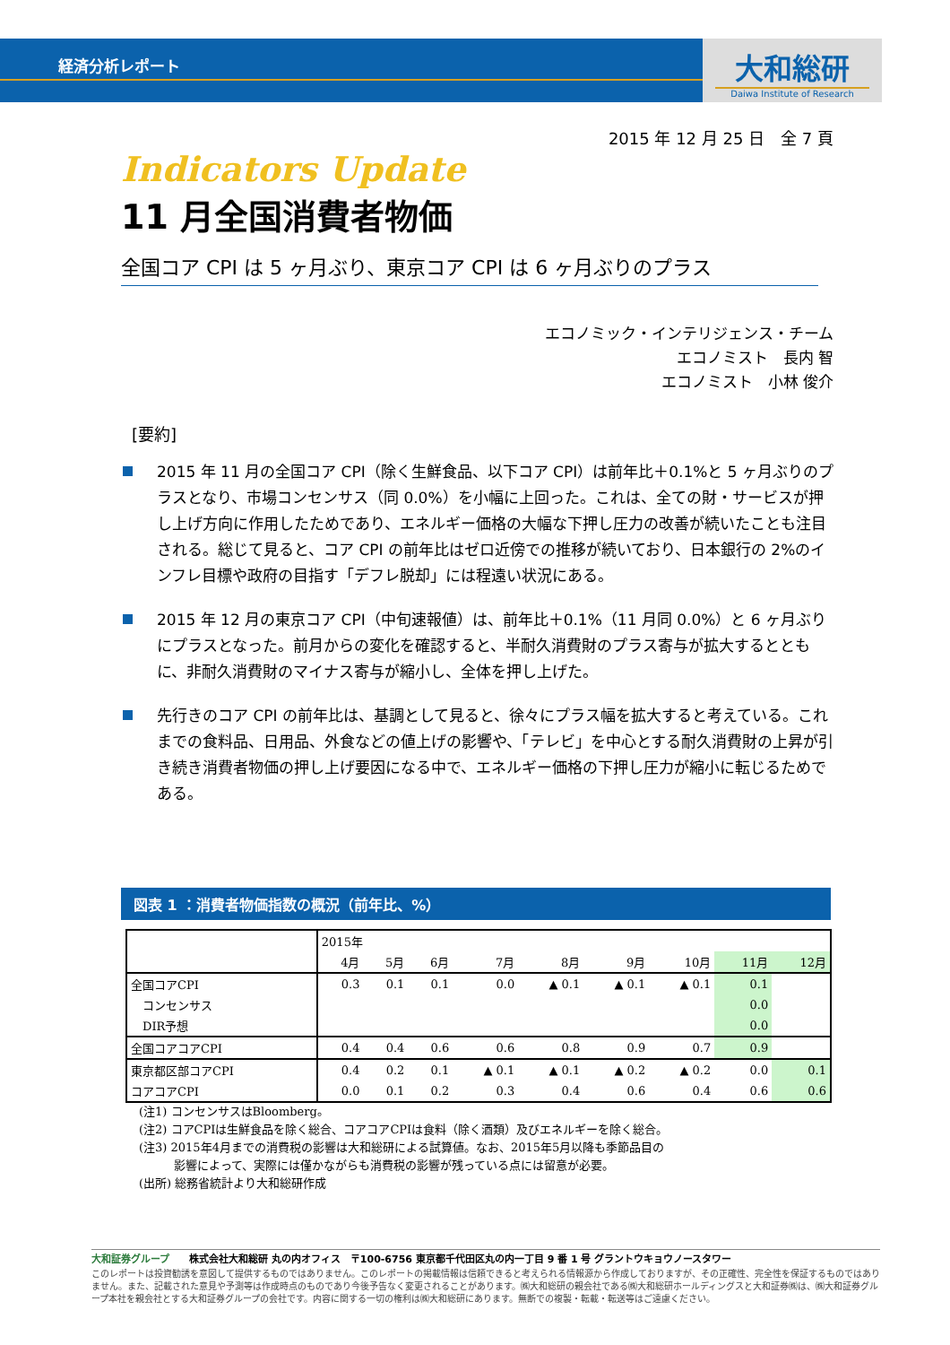経済分析レポート
大和総研
Daiwa Institute of Research
2015 年 12 月 25 日　全 7 頁
Indicators Update
11 月全国消費者物価
全国コア CPI は 5 ヶ月ぶり、東京コア CPI は 6 ヶ月ぶりのプラス
エコノミック・インテリジェンス・チーム
エコノミスト　長内 智
エコノミスト　小林 俊介
[要約]
2015 年 11 月の全国コア CPI（除く生鮮食品、以下コア CPI）は前年比＋0.1%と 5 ヶ月ぶりのプラスとなり、市場コンセンサス（同 0.0%）を小幅に上回った。これは、全ての財・サービスが押し上げ方向に作用したためであり、エネルギー価格の大幅な下押し圧力の改善が続いたことも注目される。総じて見ると、コア CPI の前年比はゼロ近傍での推移が続いており、日本銀行の 2%のインフレ目標や政府の目指す「デフレ脱却」には程遠い状況にある。
2015 年 12 月の東京コア CPI（中旬速報値）は、前年比＋0.1%（11 月同 0.0%）と 6 ヶ月ぶりにプラスとなった。前月からの変化を確認すると、半耐久消費財のプラス寄与が拡大するとともに、非耐久消費財のマイナス寄与が縮小し、全体を押し上げた。
先行きのコア CPI の前年比は、基調として見ると、徐々にプラス幅を拡大すると考えている。これまでの食料品、日用品、外食などの値上げの影響や、「テレビ」を中心とする耐久消費財の上昇が引き続き消費者物価の押し上げ要因になる中で、エネルギー価格の下押し圧力が縮小に転じるためである。
図表 1 ：消費者物価指数の概況（前年比、%）
| | 2015年 | | | | | | | | |
| --- | --- | --- | --- | --- | --- | --- | --- | --- | --- |
| | 4月 | 5月 | 6月 | 7月 | 8月 | 9月 | 10月 | 11月 | 12月 |
| 全国コアCPI | 0.3 | 0.1 | 0.1 | 0.0 | ▲ 0.1 | ▲ 0.1 | ▲ 0.1 | 0.1 | |
| コンセンサス | | | | | | | | 0.0 | |
| DIR予想 | | | | | | | | 0.0 | |
| 全国コアコアCPI | 0.4 | 0.4 | 0.6 | 0.6 | 0.8 | 0.9 | 0.7 | 0.9 | |
| 東京都区部コアCPI | 0.4 | 0.2 | 0.1 | ▲ 0.1 | ▲ 0.1 | ▲ 0.2 | ▲ 0.2 | 0.0 | 0.1 |
| コアコアCPI | 0.0 | 0.1 | 0.2 | 0.3 | 0.4 | 0.6 | 0.4 | 0.6 | 0.6 |
(注1) コンセンサスはBloomberg。
(注2) コアCPIは生鮮食品を除く総合、コアコアCPIは食料（除く酒類）及びエネルギーを除く総合。
(注3) 2015年4月までの消費税の影響は大和総研による試算値。なお、2015年5月以降も季節品目の
　　　影響によって、実際には僅かながらも消費税の影響が残っている点には留意が必要。
(出所) 総務省統計より大和総研作成
大和証券グループ　　株式会社大和総研 丸の内オフィス　〒100-6756 東京都千代田区丸の内一丁目 9 番 1 号 グラントウキョウノースタワー
このレポートは投資勧誘を意図して提供するものではありません。このレポートの掲載情報は信頼できると考えられる情報源から作成しておりますが、その正確性、完全性を保証するものではありません。また、記載された意見や予測等は作成時点のものであり今後予告なく変更されることがあります。㈱大和総研の親会社である㈱大和総研ホールディングスと大和証券㈱は、㈱大和証券グループ本社を親会社とする大和証券グループの会社です。内容に関する一切の権利は㈱大和総研にあります。無断での複製・転載・転送等はご遠慮ください。